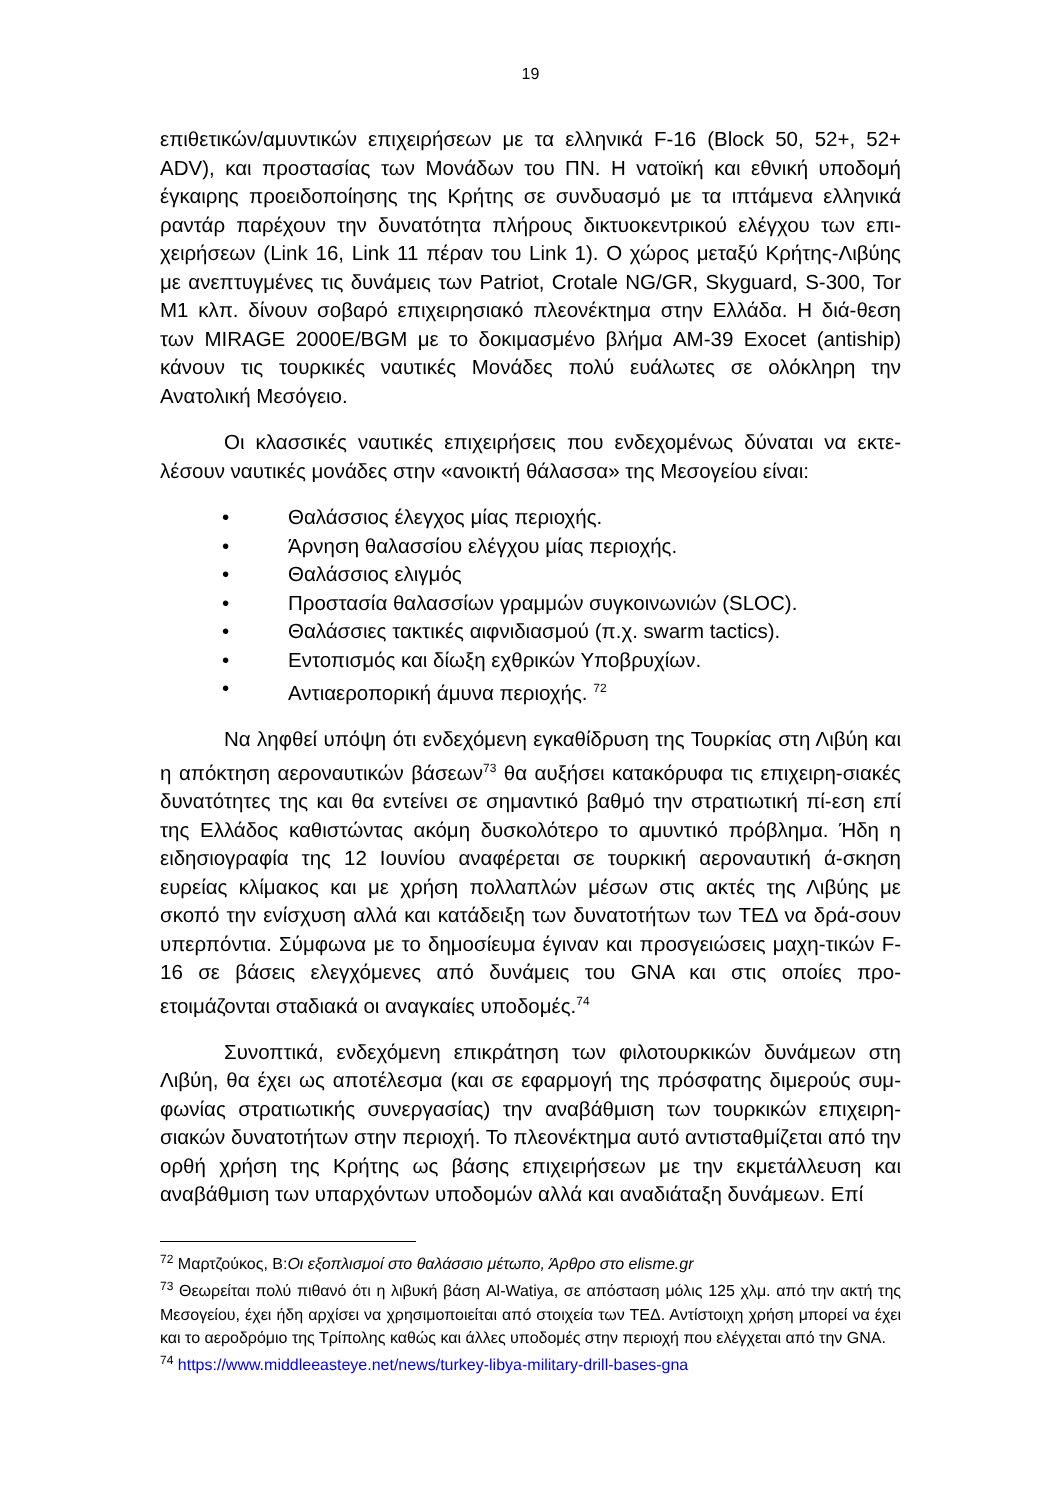19
επιθετικών/αμυντικών επιχειρήσεων με τα ελληνικά F-16 (Block 50, 52+, 52+ ADV), και προστασίας των Μονάδων του ΠΝ. Η νατοϊκή και εθνική υποδομή έγκαιρης προειδοποίησης της Κρήτης σε συνδυασμό με τα ιπτάμενα ελληνικά ραντάρ παρέχουν την δυνατότητα πλήρους δικτυοκεντρικού ελέγχου των επι-χειρήσεων (Link 16, Link 11 πέραν του Link 1). Ο χώρος μεταξύ Κρήτης-Λιβύης με ανεπτυγμένες τις δυνάμεις των Patriot, Crotale NG/GR, Skyguard, S-300, Tor M1 κλπ. δίνουν σοβαρό επιχειρησιακό πλεονέκτημα στην Ελλάδα. Η διά-θεση των MIRAGE 2000E/BGM με το δοκιμασμένο βλήμα AM-39 Exocet (antiship) κάνουν τις τουρκικές ναυτικές Μονάδες πολύ ευάλωτες σε ολόκληρη την Ανατολική Μεσόγειο.
Οι κλασσικές ναυτικές επιχειρήσεις που ενδεχομένως δύναται να εκτε-λέσουν ναυτικές μονάδες στην «ανοικτή θάλασσα» της Μεσογείου είναι:
• Θαλάσσιος έλεγχος μίας περιοχής.
• Άρνηση θαλασσίου ελέγχου μίας περιοχής.
• Θαλάσσιος ελιγμός
• Προστασία θαλασσίων γραμμών συγκοινωνιών (SLOC).
• Θαλάσσιες τακτικές αιφνιδιασμού (π.χ. swarm tactics).
• Εντοπισμός και δίωξη εχθρικών Υποβρυχίων.
• Αντιαεροπορική άμυνα περιοχής. <sup>72</sup>
Να ληφθεί υπόψη ότι ενδεχόμενη εγκαθίδρυση της Τουρκίας στη Λιβύη και η απόκτηση αεροναυτικών βάσεων<sup>73</sup> θα αυξήσει κατακόρυφα τις επιχειρη-σιακές δυνατότητες της και θα εντείνει σε σημαντικό βαθμό την στρατιωτική πί-εση επί της Ελλάδος καθιστώντας ακόμη δυσκολότερο το αμυντικό πρόβλημα. Ήδη η ειδησιογραφία της 12 Ιουνίου αναφέρεται σε τουρκική αεροναυτική ά-σκηση ευρείας κλίμακος και με χρήση πολλαπλών μέσων στις ακτές της Λιβύης με σκοπό την ενίσχυση αλλά και κατάδειξη των δυνατοτήτων των ΤΕΔ να δρά-σουν υπερπόντια. Σύμφωνα με το δημοσίευμα έγιναν και προσγειώσεις μαχη-τικών F-16 σε βάσεις ελεγχόμενες από δυνάμεις του GNA και στις οποίες προ-ετοιμάζονται σταδιακά οι αναγκαίες υποδομές.<sup>74</sup>
Συνοπτικά, ενδεχόμενη επικράτηση των φιλοτουρκικών δυνάμεων στη Λιβύη, θα έχει ως αποτέλεσμα (και σε εφαρμογή της πρόσφατης διμερούς συμ-φωνίας στρατιωτικής συνεργασίας) την αναβάθμιση των τουρκικών επιχειρη-σιακών δυνατοτήτων στην περιοχή. Το πλεονέκτημα αυτό αντισταθμίζεται από την ορθή χρήση της Κρήτης ως βάσης επιχειρήσεων με την εκμετάλλευση και αναβάθμιση των υπαρχόντων υποδομών αλλά και αναδιάταξη δυνάμεων. Επί
<sup>72</sup> Μαρτζούκος, Β:Οι εξοπλισμοί στο θαλάσσιο μέτωπο, Άρθρο στο elisme.gr
<sup>73</sup> Θεωρείται πολύ πιθανό ότι η λιβυκή βάση Al-Watiya, σε απόσταση μόλις 125 χλμ. από την ακτή της Μεσογείου, έχει ήδη αρχίσει να χρησιμοποιείται από στοιχεία των ΤΕΔ. Αντίστοιχη χρήση μπορεί να έχει και το αεροδρόμιο της Τρίπολης καθώς και άλλες υποδομές στην περιοχή που ελέγχεται από την GNA.
<sup>74</sup> https://www.middleeasteye.net/news/turkey-libya-military-drill-bases-gna